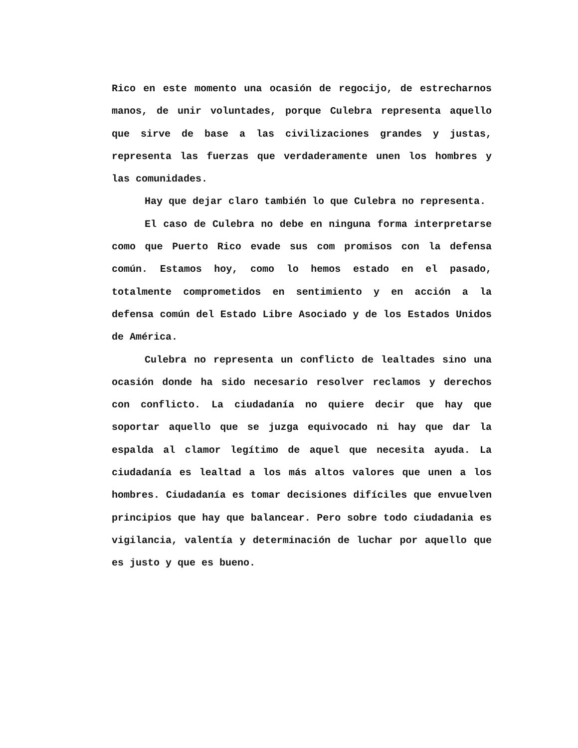Rico en este momento una ocasión de regocijo, de estrechar­nos manos, de unir voluntades, porque Culebra representa aquello que sirve de base a las civilizaciones grandes y justas, representa las fuerzas que verdaderamente unen los hombres y las comunidades.
Hay que dejar claro también lo que Culebra no representa.
El caso de Culebra no debe en ninguna forma interpretarse como que Puerto Rico evade sus com promisos con la defensa común. Estamos hoy, como lo hemos estado en el pasado, totalmente comprometidos en sentimiento y en acción a la defensa común del Estado Libre Asociado y de los Estados Unidos de América.
Culebra no representa un conflicto de lealtades sino una ocasión donde ha sido necesario resolver reclamos y derechos con conflicto. La ciudadanía no quiere decir que hay que soportar aquello que se juzga equivocado ni hay que dar la espalda al clamor legítimo de aquel que necesita ayuda. La ciudadanía es lealtad a los más altos valores que unen a los hombres. Ciudadanía es tomar decisiones difíciles que envuelven principios que hay que balancear. Pero sobre todo ciudadania es vigilancia, valentía y determinación de luchar por aquello que es justo y que es bueno.